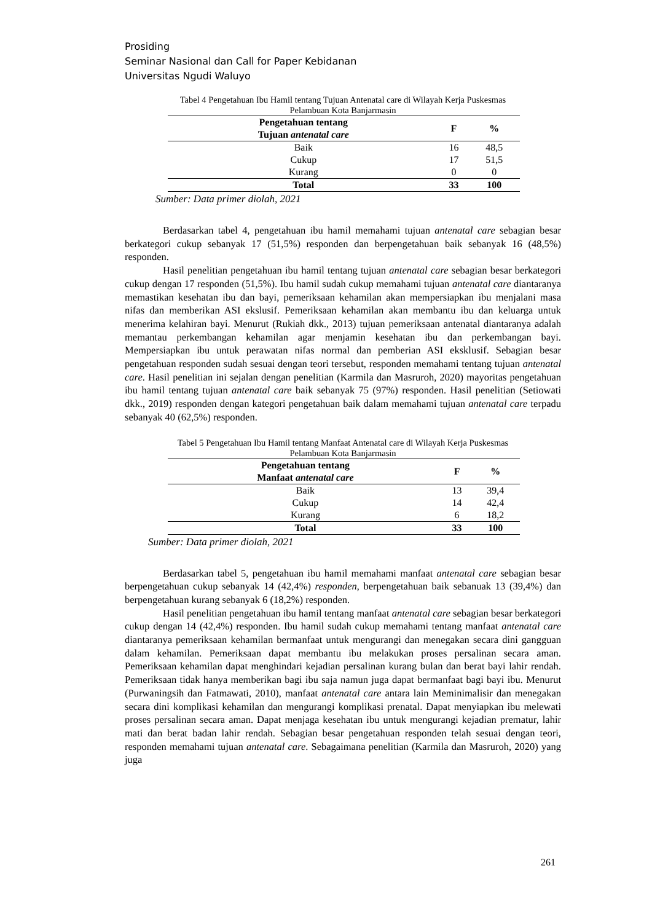Prosiding
Seminar Nasional dan Call for Paper Kebidanan
Universitas Ngudi Waluyo
Tabel 4 Pengetahuan Ibu Hamil tentang Tujuan Antenatal care di Wilayah Kerja Puskesmas
Pelambuan Kota Banjarmasin
| Pengetahuan tentang Tujuan antenatal care | F | % |
| --- | --- | --- |
| Baik | 16 | 48,5 |
| Cukup | 17 | 51,5 |
| Kurang | 0 | 0 |
| Total | 33 | 100 |
Sumber: Data primer diolah, 2021
Berdasarkan tabel 4, pengetahuan ibu hamil memahami tujuan antenatal care sebagian besar berkategori cukup sebanyak 17 (51,5%) responden dan berpengetahuan baik sebanyak 16 (48,5%) responden.
Hasil penelitian pengetahuan ibu hamil tentang tujuan antenatal care sebagian besar berkategori cukup dengan 17 responden (51,5%). Ibu hamil sudah cukup memahami tujuan antenatal care diantaranya memastikan kesehatan ibu dan bayi, pemeriksaan kehamilan akan mempersiapkan ibu menjalani masa nifas dan memberikan ASI ekslusif. Pemeriksaan kehamilan akan membantu ibu dan keluarga untuk menerima kelahiran bayi. Menurut (Rukiah dkk., 2013) tujuan pemeriksaan antenatal diantaranya adalah memantau perkembangan kehamilan agar menjamin kesehatan ibu dan perkembangan bayi. Mempersiapkan ibu untuk perawatan nifas normal dan pemberian ASI eksklusif. Sebagian besar pengetahuan responden sudah sesuai dengan teori tersebut, responden memahami tentang tujuan antenatal care. Hasil penelitian ini sejalan dengan penelitian (Karmila dan Masruroh, 2020) mayoritas pengetahuan ibu hamil tentang tujuan antenatal care baik sebanyak 75 (97%) responden. Hasil penelitian (Setiowati dkk., 2019) responden dengan kategori pengetahuan baik dalam memahami tujuan antenatal care terpadu sebanyak 40 (62,5%) responden.
Tabel 5 Pengetahuan Ibu Hamil tentang Manfaat Antenatal care di Wilayah Kerja Puskesmas
Pelambuan Kota Banjarmasin
| Pengetahuan tentang Manfaat antenatal care | F | % |
| --- | --- | --- |
| Baik | 13 | 39,4 |
| Cukup | 14 | 42,4 |
| Kurang | 6 | 18,2 |
| Total | 33 | 100 |
Sumber: Data primer diolah, 2021
Berdasarkan tabel 5, pengetahuan ibu hamil memahami manfaat antenatal care sebagian besar berpengetahuan cukup sebanyak 14 (42,4%) responden, berpengetahuan baik sebanuak 13 (39,4%) dan berpengetahuan kurang sebanyak 6 (18,2%) responden.
Hasil penelitian pengetahuan ibu hamil tentang manfaat antenatal care sebagian besar berkategori cukup dengan 14 (42,4%) responden. Ibu hamil sudah cukup memahami tentang manfaat antenatal care diantaranya pemeriksaan kehamilan bermanfaat untuk mengurangi dan menegakan secara dini gangguan dalam kehamilan. Pemeriksaan dapat membantu ibu melakukan proses persalinan secara aman. Pemeriksaan kehamilan dapat menghindari kejadian persalinan kurang bulan dan berat bayi lahir rendah. Pemeriksaan tidak hanya memberikan bagi ibu saja namun juga dapat bermanfaat bagi bayi ibu. Menurut (Purwaningsih dan Fatmawati, 2010), manfaat antenatal care antara lain Meminimalisir dan menegakan secara dini komplikasi kehamilan dan mengurangi komplikasi prenatal. Dapat menyiapkan ibu melewati proses persalinan secara aman. Dapat menjaga kesehatan ibu untuk mengurangi kejadian prematur, lahir mati dan berat badan lahir rendah. Sebagian besar pengetahuan responden telah sesuai dengan teori, responden memahami tujuan antenatal care. Sebagaimana penelitian (Karmila dan Masruroh, 2020) yang juga
261